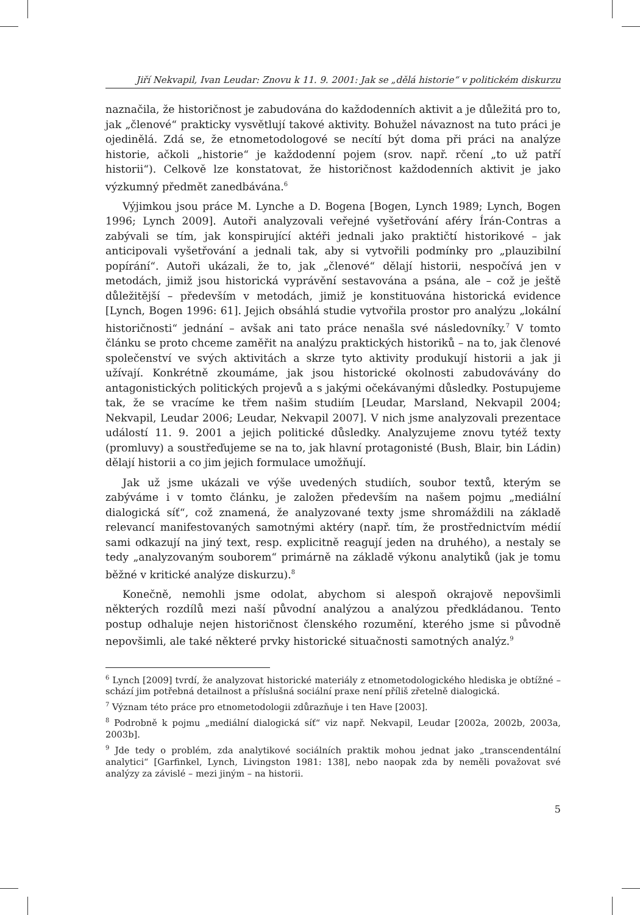Jiří Nekvapil, Ivan Leudar: Znovu k 11. 9. 2001: Jak se „dělá historie“ v politickém diskurzu
naznačila, že historičnost je zabudována do každodenních aktivit a je důležitá pro to, jak „členové“ prakticky vysvětlují takové aktivity. Bohužel návaznost na tuto práci je ojedinělá. Zdá se, že etnometodologové se necítí být doma při práci na analýze historie, ačkoli „historie“ je každodenní pojem (srov. např. rčení „to už patří historii“). Celkově lze konstatovat, že historičnost každodenních aktivit je jako výzkumný předmět zanedbávána.<sup>6</sup>
Výjimkou jsou práce M. Lynche a D. Bogena [Bogen, Lynch 1989; Lynch, Bogen 1996; Lynch 2009]. Autoři analyzovali veřejné vyšetřování aféry Írán-Contras a zabývali se tím, jak konspirující aktéři jednali jako praktičtí historikové – jak anticipovali vyšetřování a jednali tak, aby si vytvořili podmínky pro „plauzibilní popírání“. Autoři ukázali, že to, jak „členové“ dělají historii, nespočívá jen v metodách, jimiž jsou historická vyprávění sestavována a psána, ale – což je ještě důležitější – především v metodách, jimiž je konstituována historická evidence [Lynch, Bogen 1996: 61]. Jejich obsáhlá studie vytvořila prostor pro analýzu „lokální historičnosti“ jednání – avšak ani tato práce nenašla své následovníky.<sup>7</sup> V tomto článku se proto chceme zaměřit na analýzu praktických historiků – na to, jak členové společenství ve svých aktivitách a skrze tyto aktivity produkují historii a jak ji užívají. Konkrétně zkoumáme, jak jsou historické okolnosti zabudovávány do antagonistických politických projevů a s jakými očekávanými důsledky. Postupujeme tak, že se vracíme ke třem našim studiím [Leudar, Marsland, Nekvapil 2004; Nekvapil, Leudar 2006; Leudar, Nekvapil 2007]. V nich jsme analyzovali prezentace událostí 11. 9. 2001 a jejich politické důsledky. Analyzujeme znovu tytéž texty (promluvy) a soustřeďujeme se na to, jak hlavní protagonisté (Bush, Blair, bin Ládin) dělají historii a co jim jejich formulace umožňují.
Jak už jsme ukázali ve výše uvedených studiích, soubor textů, kterým se zabýváme i v tomto článku, je založen především na našem pojmu „mediální dialogická síť“, což znamená, že analyzované texty jsme shromáždili na základě relevancí manifestovaných samotnými aktéry (např. tím, že prostřednictvím médií sami odkazují na jiný text, resp. explicitně reagují jeden na druhého), a nestaly se tedy „analyzovaným souborem“ primárně na základě výkonu analytiků (jak je tomu běžné v kritické analýze diskurzu).<sup>8</sup>
Konečně, nemohli jsme odolat, abychom si alespoň okrajově nepovšimli některých rozdílů mezi naší původní analýzou a analýzou předkládanou. Tento postup odhaluje nejen historičnost členského rozumění, kterého jsme si původně nepovšimli, ale také některé prvky historické situačnosti samotných analýz.<sup>9</sup>
<sup>6</sup> Lynch [2009] tvrdí, že analyzovat historické materiály z etnometodologického hlediska je obtížné – schází jim potřebná detailnost a příslušná sociální praxe není příliš zřetelně dialogická.
<sup>7</sup> Význam této práce pro etnometodologii zdůrazňuje i ten Have [2003].
<sup>8</sup> Podrobně k pojmu „mediální dialogická síť“ viz např. Nekvapil, Leudar [2002a, 2002b, 2003a, 2003b].
<sup>9</sup> Jde tedy o problém, zda analytikové sociálních praktik mohou jednat jako „transcendentální analytici“ [Garfinkel, Lynch, Livingston 1981: 138], nebo naopak zda by neměli považovat své analýzy za závislé – mezi jiným – na historii.
5